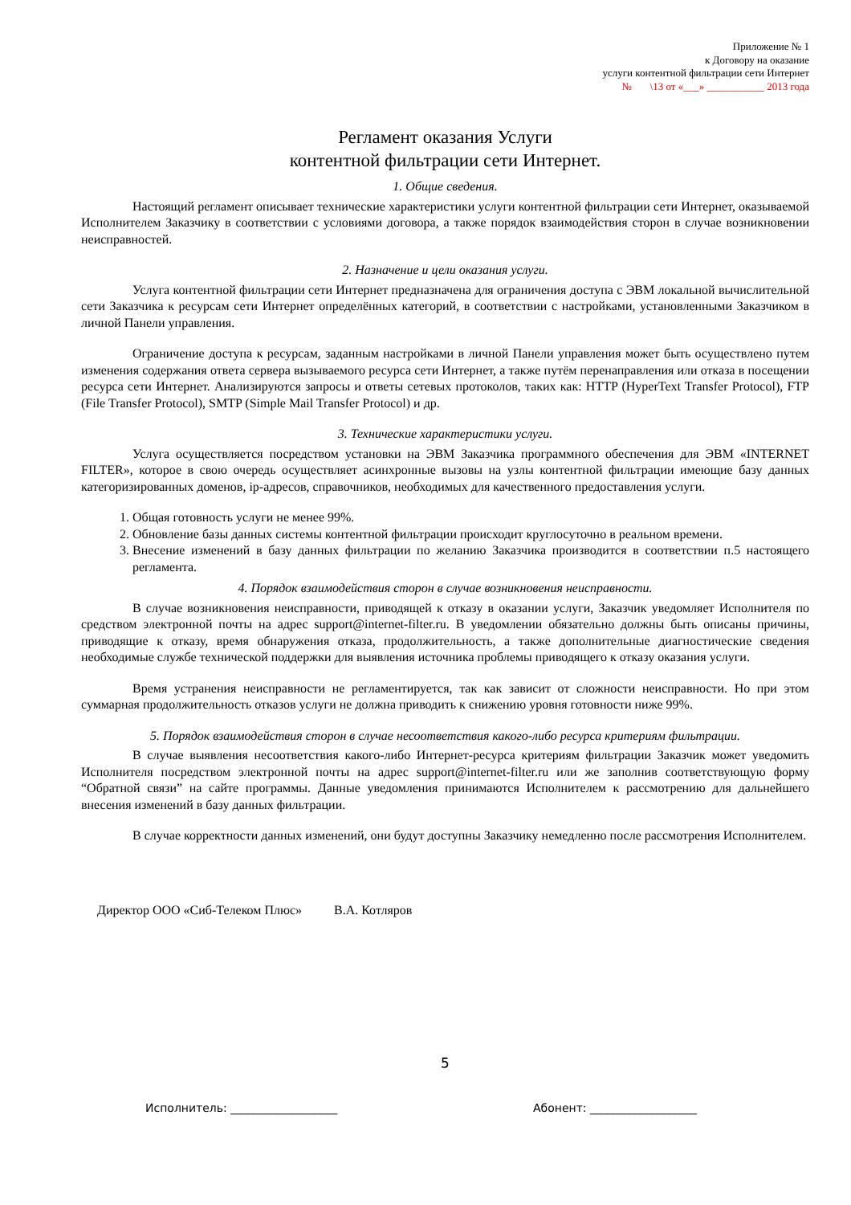Приложение № 1
к Договору на оказание
услуги контентной фильтрации сети Интернет
№ \13 от «___» ___________ 2013 года
Регламент оказания Услуги
контентной фильтрации сети Интернет.
1. Общие сведения.
Настоящий регламент описывает технические характеристики услуги контентной фильтрации сети Интернет, оказываемой Исполнителем Заказчику в соответствии с условиями договора, а также порядок взаимодействия сторон в случае возникновении неисправностей.
2. Назначение и цели оказания услуги.
Услуга контентной фильтрации сети Интернет предназначена для ограничения доступа с ЭВМ локальной вычислительной сети Заказчика к ресурсам сети Интернет определённых категорий, в соответствии с настройками, установленными Заказчиком в личной Панели управления.
Ограничение доступа к ресурсам, заданным настройками в личной Панели управления может быть осуществлено путем изменения содержания ответа сервера вызываемого ресурса сети Интернет, а также путём перенаправления или отказа в посещении ресурса сети Интернет. Анализируются запросы и ответы сетевых протоколов, таких как: HTTP (HyperText Transfer Protocol), FTP (File Transfer Protocol), SMTP (Simple Mail Transfer Protocol) и др.
3. Технические характеристики услуги.
Услуга осуществляется посредством установки на ЭВМ Заказчика программного обеспечения для ЭВМ «INTERNET FILTER», которое в свою очередь осуществляет асинхронные вызовы на узлы контентной фильтрации имеющие базу данных категоризированных доменов, ip-адресов, справочников, необходимых для качественного предоставления услуги.
1. Общая готовность услуги не менее 99%.
2. Обновление базы данных системы контентной фильтрации происходит круглосуточно в реальном времени.
3. Внесение изменений в базу данных фильтрации по желанию Заказчика производится в соответствии п.5 настоящего регламента.
4. Порядок взаимодействия сторон в случае возникновения неисправности.
В случае возникновения неисправности, приводящей к отказу в оказании услуги, Заказчик уведомляет Исполнителя по средством электронной почты на адрес support@internet-filter.ru. В уведомлении обязательно должны быть описаны причины, приводящие к отказу, время обнаружения отказа, продолжительность, а также дополнительные диагностические сведения необходимые службе технической поддержки для выявления источника проблемы приводящего к отказу оказания услуги.
Время устранения неисправности не регламентируется, так как зависит от сложности неисправности. Но при этом суммарная продолжительность отказов услуги не должна приводить к снижению уровня готовности ниже 99%.
5. Порядок взаимодействия сторон в случае несоответствия какого-либо ресурса критериям фильтрации.
В случае выявления несоответствия какого-либо Интернет-ресурса критериям фильтрации Заказчик может уведомить Исполнителя посредством электронной почты на адрес support@internet-filter.ru или же заполнив соответствующую форму “Обратной связи” на сайте программы. Данные уведомления принимаются Исполнителем к рассмотрению для дальнейшего внесения изменений в базу данных фильтрации.
В случае корректности данных изменений, они будут доступны Заказчику немедленно после рассмотрения Исполнителем.
Директор ООО «Сиб-Телеком Плюс» В.А. Котляров
5
Исполнитель: ___________________ Абонент: ___________________